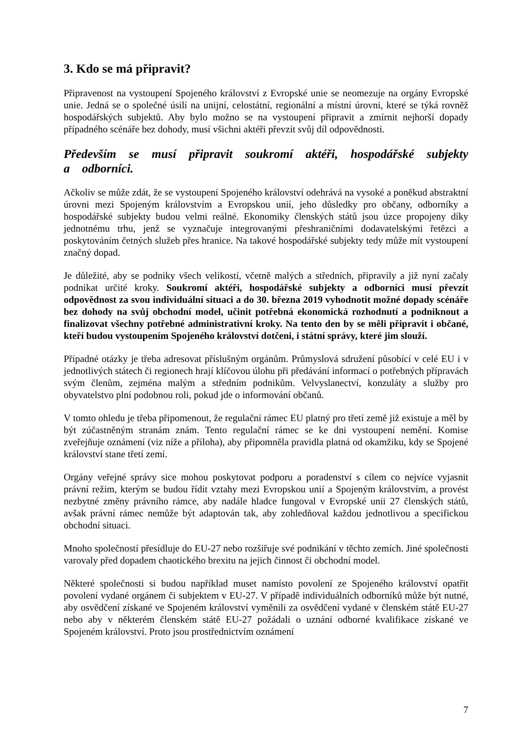3. Kdo se má připravit?
Připravenost na vystoupení Spojeného království z Evropské unie se neomezuje na orgány Evropské unie. Jedná se o společné úsilí na unijní, celostátní, regionální a místní úrovni, které se týká rovněž hospodářských subjektů. Aby bylo možno se na vystoupení připravit a zmírnit nejhorší dopady případného scénáře bez dohody, musí všichni aktéři převzít svůj díl odpovědnosti.
Především se musí připravit soukromí aktéři, hospodářské subjekty a odborníci.
Ačkoliv se může zdát, že se vystoupení Spojeného království odehrává na vysoké a poněkud abstraktní úrovni mezi Spojeným královstvím a Evropskou unií, jeho důsledky pro občany, odborníky a hospodářské subjekty budou velmi reálné. Ekonomiky členských států jsou úzce propojeny díky jednotnému trhu, jenž se vyznačuje integrovanými přeshraničními dodavatelskými řetězci a poskytováním četných služeb přes hranice. Na takové hospodářské subjekty tedy může mít vystoupení značný dopad.
Je důležité, aby se podniky všech velikostí, včetně malých a středních, připravily a již nyní začaly podnikat určité kroky. Soukromí aktéři, hospodářské subjekty a odborníci musí převzít odpovědnost za svou individuální situaci a do 30. března 2019 vyhodnotit možné dopady scénáře bez dohody na svůj obchodní model, učinit potřebná ekonomická rozhodnutí a podniknout a finalizovat všechny potřebné administrativní kroky. Na tento den by se měli připravit i občané, kteří budou vystoupením Spojeného království dotčeni, i státní správy, které jim slouží.
Případné otázky je třeba adresovat příslušným orgánům. Průmyslová sdružení působící v celé EU i v jednotlivých státech či regionech hrají klíčovou úlohu při předávání informací o potřebných přípravách svým členům, zejména malým a středním podnikům. Velvyslanectví, konzuláty a služby pro obyvatelstvo plní podobnou roli, pokud jde o informování občanů.
V tomto ohledu je třeba připomenout, že regulační rámec EU platný pro třetí země již existuje a měl by být zúčastněným stranám znám. Tento regulační rámec se ke dni vystoupení nemění. Komise zveřejňuje oznámení (viz níže a příloha), aby připomněla pravidla platná od okamžiku, kdy se Spojené království stane třetí zemí.
Orgány veřejné správy sice mohou poskytovat podporu a poradenství s cílem co nejvíce vyjasnit právní režim, kterým se budou řídit vztahy mezi Evropskou unií a Spojeným královstvím, a provést nezbytné změny právního rámce, aby nadále hladce fungoval v Evropské unii 27 členských států, avšak právní rámec nemůže být adaptován tak, aby zohledňoval každou jednotlivou a specifickou obchodní situaci.
Mnoho společností přesídluje do EU-27 nebo rozšiřuje své podnikání v těchto zemích. Jiné společnosti varovaly před dopadem chaotického brexitu na jejich činnost či obchodní model.
Některé společnosti si budou například muset namísto povolení ze Spojeného království opatřit povolení vydané orgánem či subjektem v EU-27. V případě individuálních odborníků může být nutné, aby osvědčení získané ve Spojeném království vyměnili za osvědčení vydané v členském státě EU-27 nebo aby v některém členském státě EU-27 požádali o uznání odborné kvalifikace získané ve Spojeném království. Proto jsou prostřednictvím oznámení
7